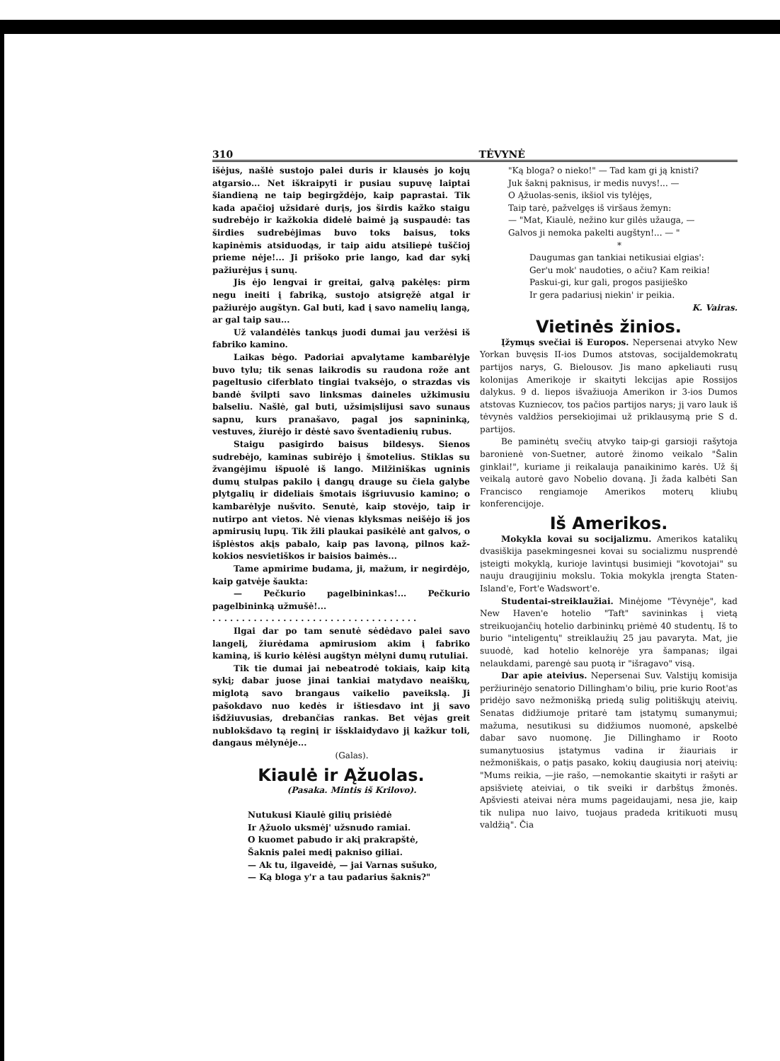310 TĖVYNĖ
išėjus, našlė sustojo palei duris ir klausės jo kojų atgarsio... Net iškraipyti ir pusiau supuvę laiptai šiandieną ne taip begirgždėjo, kaip paprastai. Tik kada apačioj užsidarė durįs, jos širdis kažko staigu sudrebėjo ir kažkokia didelė baimė ją suspaudė: tas širdies sudrebėjimas buvo toks baisus, toks kapinėmis atsiduodąs, ir taip aidu atsiliepė tuščioj prieme nėje!... Ji prišoko prie lango, kad dar sykį pažiurėjus į sunų.
Jis ėjo lengvai ir greitai, galvą pakėlęs: pirm negu ineiti į fabriką, sustojo atsigręžė atgal ir pažiurėjo augštyn. Gal buti, kad į savo namelių langą, ar gal taip sau...
Už valandėlės tankųs juodi dumai jau veržėsi iš fabriko kamino.
Laikas bėgo. Padoriai apvalytame kambarėlyje buvo tylu; tik senas laikrodis su raudona rože ant pageltusio ciferblato tingiai tvaksėjo, o strazdas vis bandė švilpti savo linksmas daineles užkimusiu balseliu. Našlė, gal buti, užsimįslijusi savo sunaus sapnu, kurs pranašavo, pagal jos sapnininką, vestuves, žiurėjo ir dėstė savo šventadienių rubus.
Staigu pasigirdo baisus bildesys. Sienos sudrebėjo, kaminas subirėjo į šmotelius. Stiklas su žvangėjimu išpuolė iš lango. Milžiniškas ugninis dumų stulpas pakilo į dangų drauge su čiela galybe plytgalių ir dideliais šmotais išgriuvusio kamino; o kambarėlyje nušvito. Senutė, kaip stovėjo, taip ir nutirpo ant vietos. Nė vienas klyksmas neišėjo iš jos apmirusių lupų. Tik žili plaukai pasikėlė ant galvos, o išplėstos akįs pabalo, kaip pas lavoną, pilnos kaž-kokios nesvietiškos ir baisios baimės...
Tame apmirime budama, ji, mažum, ir negirdėjo, kaip gatvėje šaukta:
— Pečkurio pagelbininkas!... Pečkurio pagelbininką užmušė!...
. . . . . . . . . . . . . . . . . . . . . . . . . . . . . . . . . . .
Ilgai dar po tam senutė sėdėdavo palei savo langelį, žiurėdama apmirusiom akim į fabriko kaminą, iš kurio kėlėsi augštyn mėlyni dumų rutuliai.
Tik tie dumai jai nebeatrodė tokiais, kaip kitą sykį; dabar juose jinai tankiai matydavo neaiškų, miglotą savo brangaus vaikelio paveikslą. Ji pašokdavo nuo kedės ir ištiesdavo int jį savo išdžiuvusias, drebančias rankas. Bet vėjas greit nublokšdavo tą reginį ir išsklaidydavo jį kažkur toli, dangaus mėlynėje...
(Galas).
Kiaulė ir Ąžuolas.
(Pasaka. Mintis iš Krilovo).
Nutukusi Kiaulė gilių prisiėdė
Ir Ąžuolo uksmėj' užsnudo ramiai.
O kuomet pabudo ir akį prakrapštė,
Šaknis palei medį pakniso giliai.
— Ak tu, ilgaveidė, — jai Varnas sušuko,
— Ką bloga y'r a tau padarius šaknis?"
"Ką bloga? o nieko!" — Tad kam gi ją knisti?
Juk šaknį paknisus, ir medis nuvys!... —
O Ąžuolas-senis, ikšiol vis tylėjęs,
Taip tarė, pažvelgęs iš viršaus žemyn:
— "Mat, Kiaulė, nežino kur gilės užauga, —
Galvos ji nemoka pakelti augštyn!... — "
*
Daugumas gan tankiai netikusiai elgias':
Ger'u mok' naudoties, o ačiu? Kam reikia!
Paskui-gi, kur gali, progos pasijieško
Ir gera padariusį niekin' ir peikia.
K. Vairas.
Vietinės žinios.
Įžymųs svečiai iš Europos. Nepersenai atvyko New Yorkan buvęsis II-ios Dumos atstovas, socijaldemokratų partijos narys, G. Bielousov. Jis mano apkeliauti rusų kolonijas Amerikoje ir skaityti lekcijas apie Rossijos dalykus. 9 d. liepos išvažiuoja Amerikon ir 3-ios Dumos atstovas Kuzniecov, tos pačios partijos narys; jį varo lauk iš tėvynės valdžios persekiojimai už priklausymą prie S d. partijos.
Be paminėtų svečių atvyko taip-gi garsioji rašytoja baronienė von-Suetner, autorė žinomo veikalo "Šalin ginklai!", kuriame ji reikalauja panaikinimo karės. Už šį veikalą autorė gavo Nobelio dovaną. Ji žada kalbėti San Francisco rengiamoje Amerikos moterų kliubų konferencijoje.
Iš Amerikos.
Mokykla kovai su socijalizmu. Amerikos katalikų dvasiškija pasekmingesnei kovai su socializmu nusprendė įsteigti mokyklą, kurioje lavintųsi busimieji "kovotojai" su nauju draugijiniu mokslu. Tokia mokykla įrengta Staten-Island'e, Fort'e Wadswort'e.
Studentai-streiklaužiai. Minėjome "Tėvynėje", kad New Haven'e hotelio "Taft" savininkas į vietą streikuojančių hotelio darbininkų priėmė 40 studentų. Iš to burio "inteligentų" streiklaužių 25 jau pavaryta. Mat, jie suuodė, kad hotelio kelnorėje yra šampanas; ilgai nelaukdami, parengė sau puotą ir "išragavo" visą.
Dar apie ateivius. Nepersenai Suv. Valstijų komisija peržiurinėjo senatorio Dillingham'o bilių, prie kurio Root'as pridėjo savo nežmonišką priedą sulig politiškųjų ateivių. Senatas didžiumoje pritarė tam įstatymų sumanymui; mažuma, nesutikusi su didžiumos nuomonė, apskelbė dabar savo nuomonę. Jie Dillinghamo ir Rooto sumanytuosius įstatymus vadina ir žiauriais ir nežmoniškais, o patįs pasako, kokių daugiusia norį ateivių: "Mums reikia, —jie rašo, —nemokantie skaityti ir rašyti ar apsišvietę ateiviai, o tik sveiki ir darbštųs žmonės. Apšviesti ateivai nėra mums pageidaujami, nesa jie, kaip tik nulipa nuo laivo, tuojaus pradeda kritikuoti musų valdžią". Čia